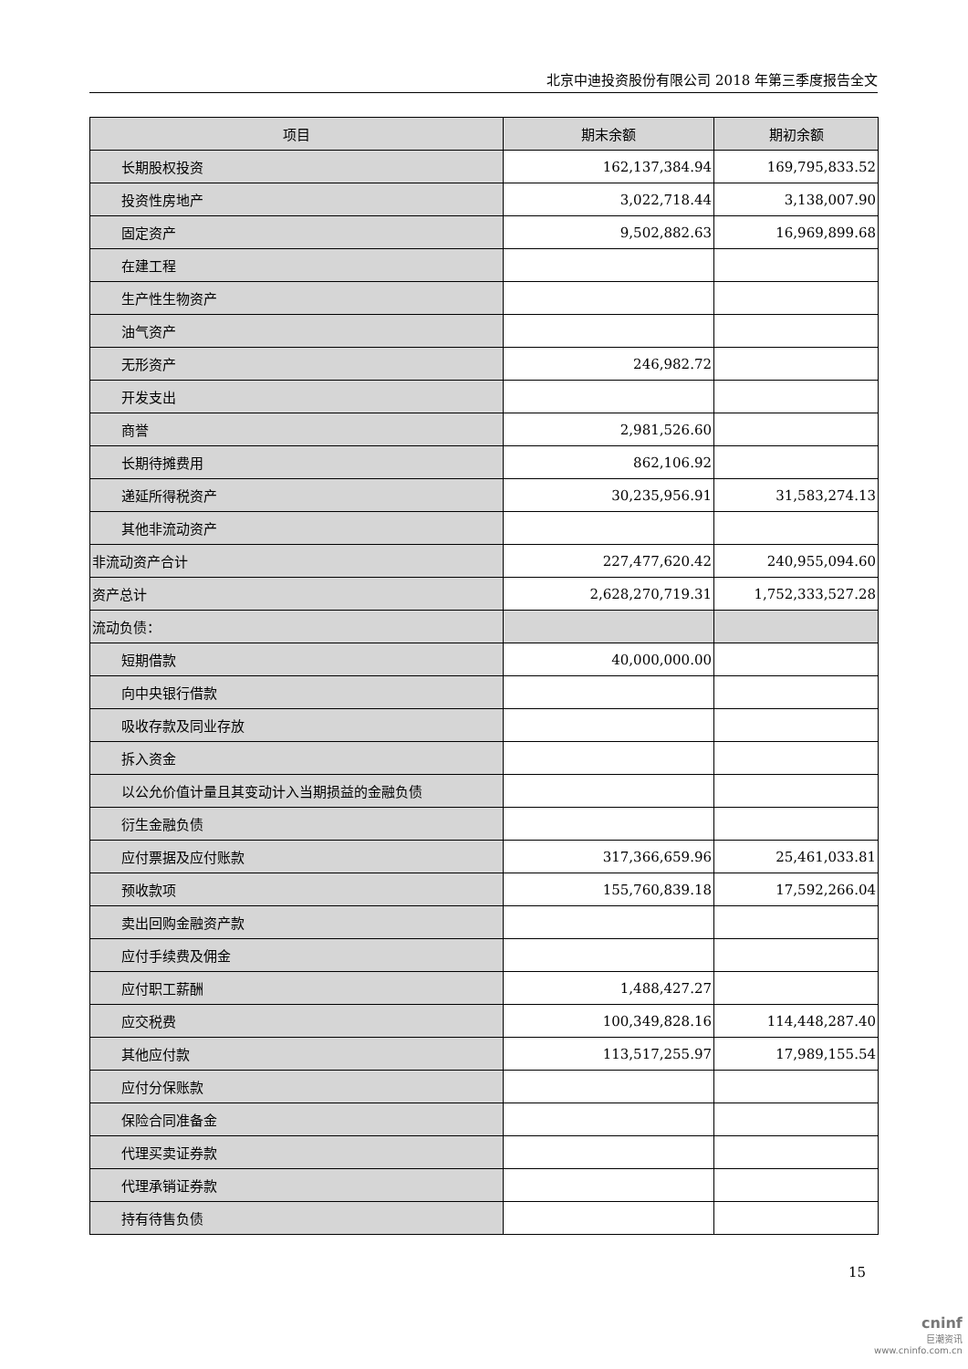北京中迪投资股份有限公司 2018 年第三季度报告全文
| 项目 | 期末余额 | 期初余额 |
| --- | --- | --- |
| 长期股权投资 | 162,137,384.94 | 169,795,833.52 |
| 投资性房地产 | 3,022,718.44 | 3,138,007.90 |
| 固定资产 | 9,502,882.63 | 16,969,899.68 |
| 在建工程 | | |
| 生产性生物资产 | | |
| 油气资产 | | |
| 无形资产 | 246,982.72 | |
| 开发支出 | | |
| 商誉 | 2,981,526.60 | |
| 长期待摊费用 | 862,106.92 | |
| 递延所得税资产 | 30,235,956.91 | 31,583,274.13 |
| 其他非流动资产 | | |
| 非流动资产合计 | 227,477,620.42 | 240,955,094.60 |
| 资产总计 | 2,628,270,719.31 | 1,752,333,527.28 |
| 流动负债： | | |
| 短期借款 | 40,000,000.00 | |
| 向中央银行借款 | | |
| 吸收存款及同业存放 | | |
| 拆入资金 | | |
| 以公允价值计量且其变动计入当期损益的金融负债 | | |
| 衍生金融负债 | | |
| 应付票据及应付账款 | 317,366,659.96 | 25,461,033.81 |
| 预收款项 | 155,760,839.18 | 17,592,266.04 |
| 卖出回购金融资产款 | | |
| 应付手续费及佣金 | | |
| 应付职工薪酬 | 1,488,427.27 | |
| 应交税费 | 100,349,828.16 | 114,448,287.40 |
| 其他应付款 | 113,517,255.97 | 17,989,155.54 |
| 应付分保账款 | | |
| 保险合同准备金 | | |
| 代理买卖证券款 | | |
| 代理承销证券款 | | |
| 持有待售负债 | | |
15
cninf
巨潮资讯
www.cninfo.com.cn